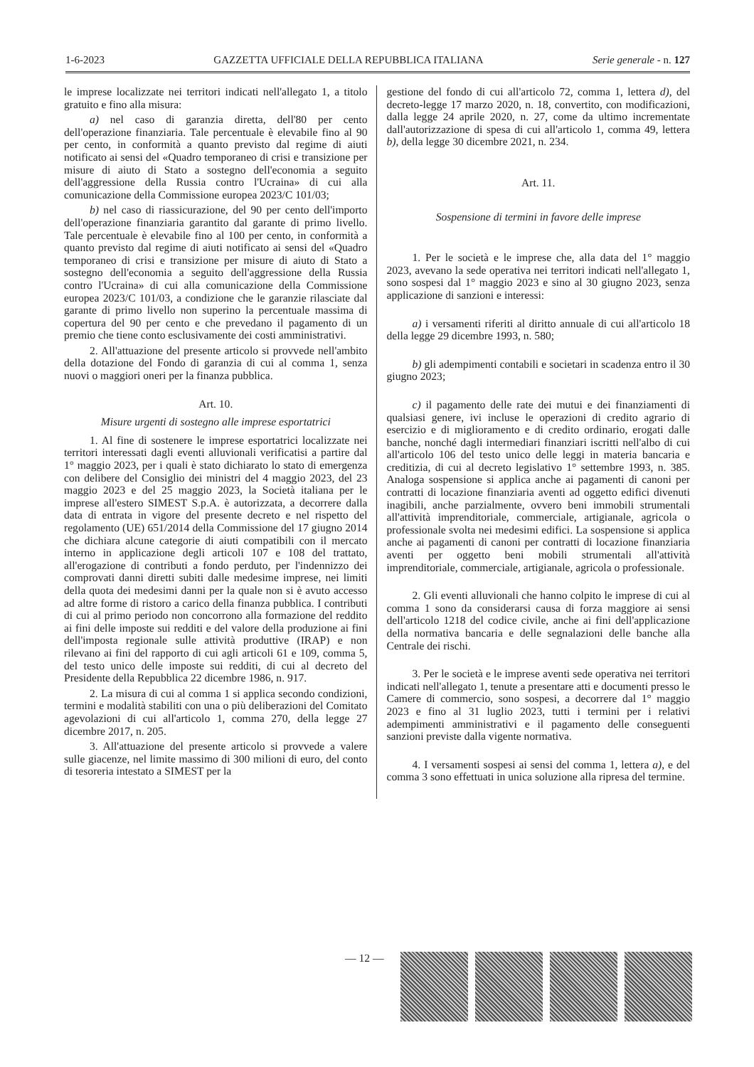1-6-2023 GAZZETTA UFFICIALE DELLA REPUBBLICA ITALIANA Serie generale - n. 127
le imprese localizzate nei territori indicati nell'allegato 1, a titolo gratuito e fino alla misura:
a) nel caso di garanzia diretta, dell'80 per cento dell'operazione finanziaria. Tale percentuale è elevabile fino al 90 per cento, in conformità a quanto previsto dal regime di aiuti notificato ai sensi del «Quadro temporaneo di crisi e transizione per misure di aiuto di Stato a sostegno dell'economia a seguito dell'aggressione della Russia contro l'Ucraina» di cui alla comunicazione della Commissione europea 2023/C 101/03;
b) nel caso di riassicurazione, del 90 per cento dell'importo dell'operazione finanziaria garantito dal garante di primo livello. Tale percentuale è elevabile fino al 100 per cento, in conformità a quanto previsto dal regime di aiuti notificato ai sensi del «Quadro temporaneo di crisi e transizione per misure di aiuto di Stato a sostegno dell'economia a seguito dell'aggressione della Russia contro l'Ucraina» di cui alla comunicazione della Commissione europea 2023/C 101/03, a condizione che le garanzie rilasciate dal garante di primo livello non superino la percentuale massima di copertura del 90 per cento e che prevedano il pagamento di un premio che tiene conto esclusivamente dei costi amministrativi.
2. All'attuazione del presente articolo si provvede nell'ambito della dotazione del Fondo di garanzia di cui al comma 1, senza nuovi o maggiori oneri per la finanza pubblica.
Art. 10.
Misure urgenti di sostegno alle imprese esportatrici
1. Al fine di sostenere le imprese esportatrici localizzate nei territori interessati dagli eventi alluvionali verificatisi a partire dal 1° maggio 2023, per i quali è stato dichiarato lo stato di emergenza con delibere del Consiglio dei ministri del 4 maggio 2023, del 23 maggio 2023 e del 25 maggio 2023, la Società italiana per le imprese all'estero SIMEST S.p.A. è autorizzata, a decorrere dalla data di entrata in vigore del presente decreto e nel rispetto del regolamento (UE) 651/2014 della Commissione del 17 giugno 2014 che dichiara alcune categorie di aiuti compatibili con il mercato interno in applicazione degli articoli 107 e 108 del trattato, all'erogazione di contributi a fondo perduto, per l'indennizzo dei comprovati danni diretti subiti dalle medesime imprese, nei limiti della quota dei medesimi danni per la quale non si è avuto accesso ad altre forme di ristoro a carico della finanza pubblica. I contributi di cui al primo periodo non concorrono alla formazione del reddito ai fini delle imposte sui redditi e del valore della produzione ai fini dell'imposta regionale sulle attività produttive (IRAP) e non rilevano ai fini del rapporto di cui agli articoli 61 e 109, comma 5, del testo unico delle imposte sui redditi, di cui al decreto del Presidente della Repubblica 22 dicembre 1986, n. 917.
2. La misura di cui al comma 1 si applica secondo condizioni, termini e modalità stabiliti con una o più deliberazioni del Comitato agevolazioni di cui all'articolo 1, comma 270, della legge 27 dicembre 2017, n. 205.
3. All'attuazione del presente articolo si provvede a valere sulle giacenze, nel limite massimo di 300 milioni di euro, del conto di tesoreria intestato a SIMEST per la
gestione del fondo di cui all'articolo 72, comma 1, lettera d), del decreto-legge 17 marzo 2020, n. 18, convertito, con modificazioni, dalla legge 24 aprile 2020, n. 27, come da ultimo incrementate dall'autorizzazione di spesa di cui all'articolo 1, comma 49, lettera b), della legge 30 dicembre 2021, n. 234.
Art. 11.
Sospensione di termini in favore delle imprese
1. Per le società e le imprese che, alla data del 1° maggio 2023, avevano la sede operativa nei territori indicati nell'allegato 1, sono sospesi dal 1° maggio 2023 e sino al 30 giugno 2023, senza applicazione di sanzioni e interessi:
a) i versamenti riferiti al diritto annuale di cui all'articolo 18 della legge 29 dicembre 1993, n. 580;
b) gli adempimenti contabili e societari in scadenza entro il 30 giugno 2023;
c) il pagamento delle rate dei mutui e dei finanziamenti di qualsiasi genere, ivi incluse le operazioni di credito agrario di esercizio e di miglioramento e di credito ordinario, erogati dalle banche, nonché dagli intermediari finanziari iscritti nell'albo di cui all'articolo 106 del testo unico delle leggi in materia bancaria e creditizia, di cui al decreto legislativo 1° settembre 1993, n. 385. Analoga sospensione si applica anche ai pagamenti di canoni per contratti di locazione finanziaria aventi ad oggetto edifici divenuti inagibili, anche parzialmente, ovvero beni immobili strumentali all'attività imprenditoriale, commerciale, artigianale, agricola o professionale svolta nei medesimi edifici. La sospensione si applica anche ai pagamenti di canoni per contratti di locazione finanziaria aventi per oggetto beni mobili strumentali all'attività imprenditoriale, commerciale, artigianale, agricola o professionale.
2. Gli eventi alluvionali che hanno colpito le imprese di cui al comma 1 sono da considerarsi causa di forza maggiore ai sensi dell'articolo 1218 del codice civile, anche ai fini dell'applicazione della normativa bancaria e delle segnalazioni delle banche alla Centrale dei rischi.
3. Per le società e le imprese aventi sede operativa nei territori indicati nell'allegato 1, tenute a presentare atti e documenti presso le Camere di commercio, sono sospesi, a decorrere dal 1° maggio 2023 e fino al 31 luglio 2023, tutti i termini per i relativi adempimenti amministrativi e il pagamento delle conseguenti sanzioni previste dalla vigente normativa.
4. I versamenti sospesi ai sensi del comma 1, lettera a), e del comma 3 sono effettuati in unica soluzione alla ripresa del termine.
— 12 —